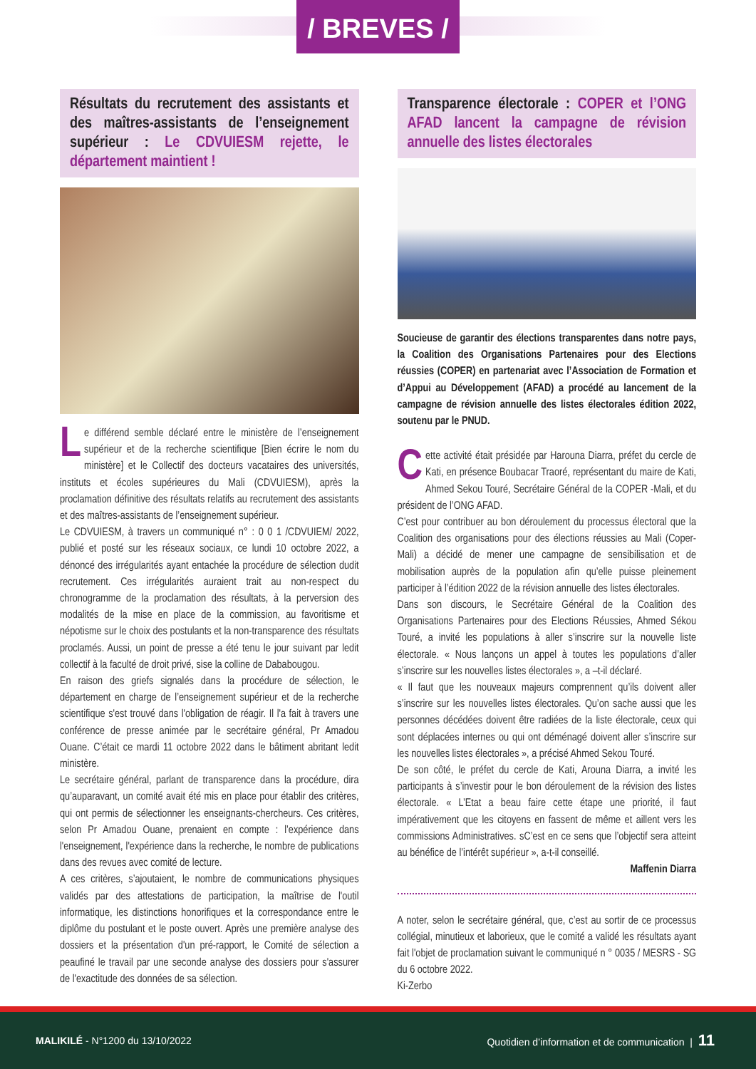/ BREVES /
Résultats du recrutement des assistants et des maîtres-assistants de l’enseignement supérieur : Le CDVUIESM rejette, le département maintient !
Le différend semble déclaré entre le ministère de l’enseignement supérieur et de la recherche scientifique [Bien écrire le nom du ministère] et le Collectif des docteurs vacataires des universités, instituts et écoles supérieures du Mali (CDVUIESM), après la proclamation définitive des résultats relatifs au recrutement des assistants et des maîtres-assistants de l’enseignement supérieur.
Le CDVUIESM, à travers un communiqué n° : 0 0 1 /CDVUIEM/ 2022, publié et posté sur les réseaux sociaux, ce lundi 10 octobre 2022, a dénoncé des irrégularités ayant entachée la procédure de sélection dudit recrutement. Ces irrégularités auraient trait au non-respect du chronogramme de la proclamation des résultats, à la perversion des modalités de la mise en place de la commission, au favoritisme et népotisme sur le choix des postulants et la non-transparence des résultats proclamés. Aussi, un point de presse a été tenu le jour suivant par ledit collectif à la faculté de droit privé, sise la colline de Dababougou.
En raison des griefs signalés dans la procédure de sélection, le département en charge de l’enseignement supérieur et de la recherche scientifique s'est trouvé dans l'obligation de réagir. Il l'a fait à travers une conférence de presse animée par le secrétaire général, Pr Amadou Ouane. C’était ce mardi 11 octobre 2022 dans le bâtiment abritant ledit ministère.
Le secrétaire général, parlant de transparence dans la procédure, dira qu’auparavant, un comité avait été mis en place pour établir des critères, qui ont permis de sélectionner les enseignants-chercheurs. Ces critères, selon Pr Amadou Ouane, prenaient en compte : l’expérience dans l'enseignement, l'expérience dans la recherche, le nombre de publications dans des revues avec comité de lecture.
A ces critères, s’ajoutaient, le nombre de communications physiques validés par des attestations de participation, la maîtrise de l'outil informatique, les distinctions honorifiques et la correspondance entre le diplôme du postulant et le poste ouvert. Après une première analyse des dossiers et la présentation d'un pré-rapport, le Comité de sélection a peaufiné le travail par une seconde analyse des dossiers pour s'assurer de l'exactitude des données de sa sélection.
Transparence électorale : COPER et l’ONG AFAD lancent la campagne de révision annuelle des listes électorales
Soucieuse de garantir des élections transparentes dans notre pays, la Coalition des Organisations Partenaires pour des Elections réussies (COPER) en partenariat avec l’Association de Formation et d’Appui au Développement (AFAD) a procédé au lancement de la campagne de révision annuelle des listes électorales édition 2022, soutenu par le PNUD.
Cette activité était présidée par Harouna Diarra, préfet du cercle de Kati, en présence Boubacar Traoré, représentant du maire de Kati, Ahmed Sekou Touré, Secrétaire Général de la COPER -Mali, et du président de l’ONG AFAD.
C’est pour contribuer au bon déroulement du processus électoral que la Coalition des organisations pour des élections réussies au Mali (Coper-Mali) a décidé de mener une campagne de sensibilisation et de mobilisation auprès de la population afin qu’elle puisse pleinement participer à l’édition 2022 de la révision annuelle des listes électorales.
Dans son discours, le Secrétaire Général de la Coalition des Organisations Partenaires pour des Elections Réussies, Ahmed Sékou Touré, a invité les populations à aller s’inscrire sur la nouvelle liste électorale. « Nous lançons un appel à toutes les populations d’aller s’inscrire sur les nouvelles listes électorales », a –t-il déclaré.
« Il faut que les nouveaux majeurs comprennent qu’ils doivent aller s’inscrire sur les nouvelles listes électorales. Qu’on sache aussi que les personnes décédées doivent être radiées de la liste électorale, ceux qui sont déplacées internes ou qui ont déménagé doivent aller s’inscrire sur les nouvelles listes électorales », a précisé Ahmed Sekou Touré.
De son côté, le préfet du cercle de Kati, Arouna Diarra, a invité les participants à s’investir pour le bon déroulement de la révision des listes électorale. « L’Etat a beau faire cette étape une priorité, il faut impérativement que les citoyens en fassent de même et aillent vers les commissions Administratives. sC’est en ce sens que l’objectif sera atteint au bénéfice de l’intérêt supérieur », a-t-il conseillé.
Maffenin Diarra
A noter, selon le secrétaire général, que, c’est au sortir de ce processus collégial, minutieux et laborieux, que le comité a validé les résultats ayant fait l'objet de proclamation suivant le communiqué n ° 0035 / MESRS - SG du 6 octobre 2022.
Ki-Zerbo
MALIKILÉ - N°1200 du 13/10/2022
Quotidien d’information et de communication | 11